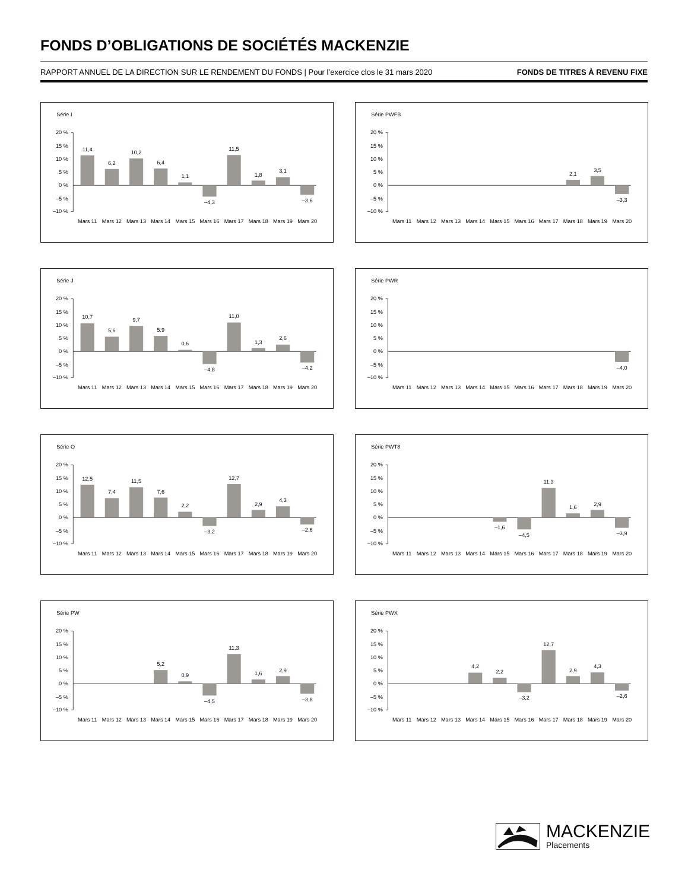FONDS D’OBLIGATIONS DE SOCIÉTÉS MACKENZIE
RAPPORT ANNUEL DE LA DIRECTION SUR LE RENDEMENT DU FONDS | Pour l’exercice clos le 31 mars 2020 FONDS DE TITRES À REVENU FIXE
Série I
20 %
15 %
10 %
5 %
0 %
–5 %
–10 %
11,4
6,2
10,2
6,4
1,1
–4,3
11,5
1,8
3,1
–3,6
Mars 11
Mars 12
Mars 13
Mars 14
Mars 15
Mars 16
Mars 17
Mars 18
Mars 19
Mars 20
Série PWFB
20 %
15 %
10 %
5 %
0 %
–5 %
–10 %
2,1
3,5
–3,3
Mars 11
Mars 12
Mars 13
Mars 14
Mars 15
Mars 16
Mars 17
Mars 18
Mars 19
Mars 20
Série J
20 %
15 %
10 %
5 %
0 %
–5 %
–10 %
10,7
5,6
9,7
5,9
0,6
–4,8
11,0
1,3
2,6
–4,2
Mars 11
Mars 12
Mars 13
Mars 14
Mars 15
Mars 16
Mars 17
Mars 18
Mars 19
Mars 20
Série PWR
20 %
15 %
10 %
5 %
0 %
–5 %
–10 %
–4,0
Mars 11
Mars 12
Mars 13
Mars 14
Mars 15
Mars 16
Mars 17
Mars 18
Mars 19
Mars 20
Série O
20 %
15 %
10 %
5 %
0 %
–5 %
–10 %
12,5
7,4
11,5
7,6
2,2
–3,2
12,7
2,9
4,3
–2,6
Mars 11
Mars 12
Mars 13
Mars 14
Mars 15
Mars 16
Mars 17
Mars 18
Mars 19
Mars 20
Série PWT8
20 %
15 %
10 %
5 %
0 %
–5 %
–10 %
–1,6
–4,5
11,3
1,6
2,9
–3,9
Mars 11
Mars 12
Mars 13
Mars 14
Mars 15
Mars 16
Mars 17
Mars 18
Mars 19
Mars 20
Série PW
20 %
15 %
10 %
5 %
0 %
–5 %
–10 %
5,2
0,9
–4,5
11,3
1,6
2,9
–3,8
Mars 11
Mars 12
Mars 13
Mars 14
Mars 15
Mars 16
Mars 17
Mars 18
Mars 19
Mars 20
Série PWX
20 %
15 %
10 %
5 %
0 %
–5 %
–10 %
4,2
2,2
–3,2
12,7
2,9
4,3
–2,6
Mars 11
Mars 12
Mars 13
Mars 14
Mars 15
Mars 16
Mars 17
Mars 18
Mars 19
Mars 20
MACKENZIE
Placements